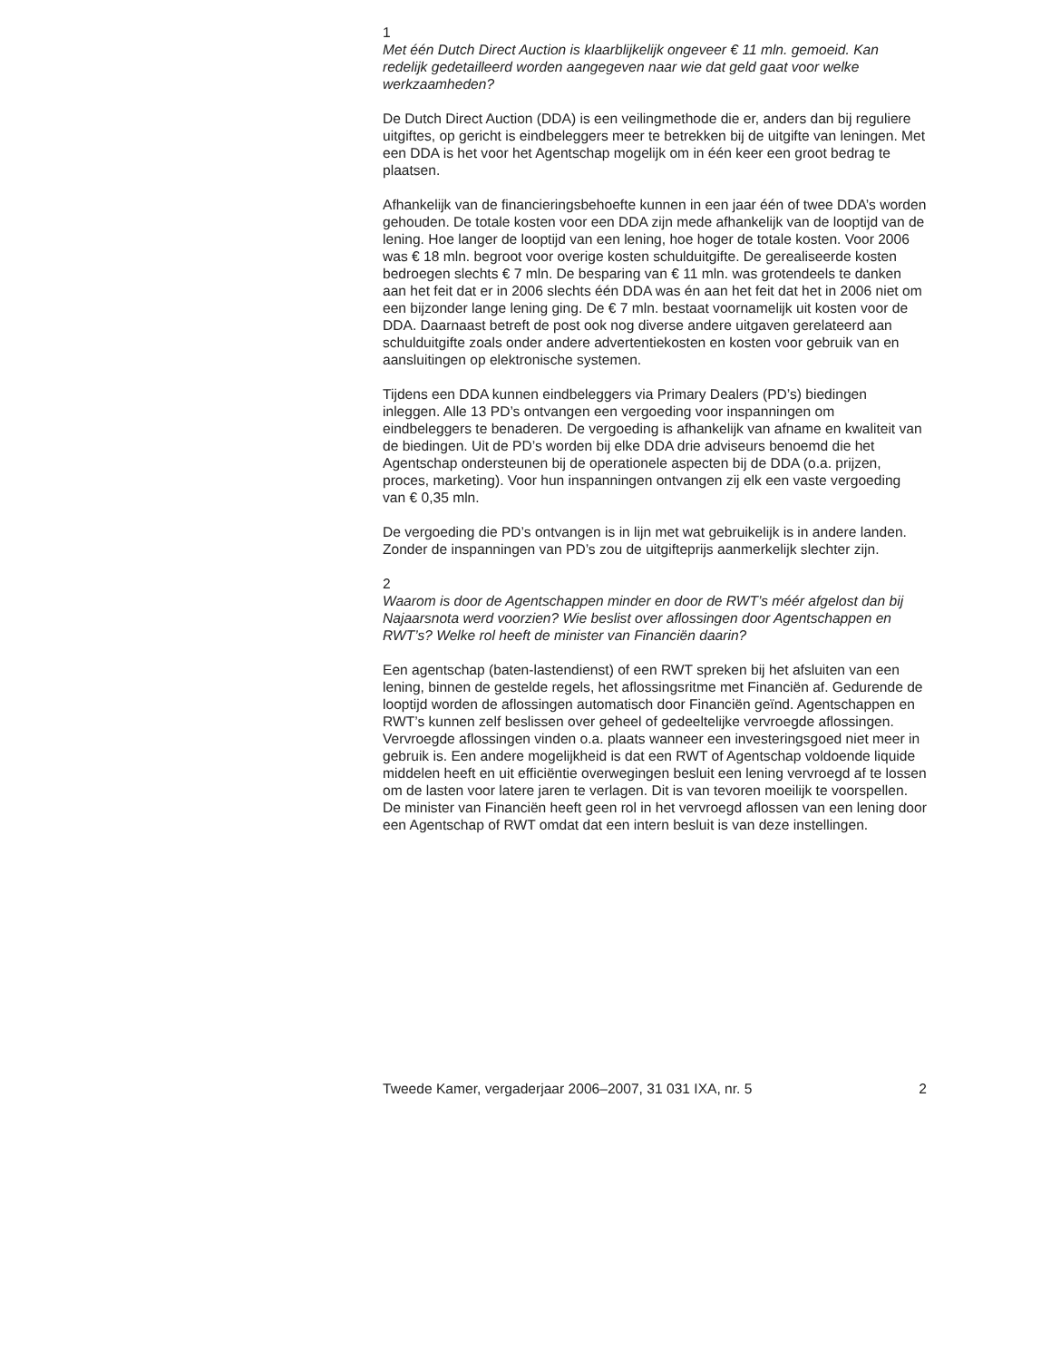1
Met één Dutch Direct Auction is klaarblijkelijk ongeveer € 11 mln. gemoeid. Kan redelijk gedetailleerd worden aangegeven naar wie dat geld gaat voor welke werkzaamheden?
De Dutch Direct Auction (DDA) is een veilingmethode die er, anders dan bij reguliere uitgiftes, op gericht is eindbeleggers meer te betrekken bij de uitgifte van leningen. Met een DDA is het voor het Agentschap mogelijk om in één keer een groot bedrag te plaatsen.
Afhankelijk van de financieringsbehoefte kunnen in een jaar één of twee DDA’s worden gehouden. De totale kosten voor een DDA zijn mede afhankelijk van de looptijd van de lening. Hoe langer de looptijd van een lening, hoe hoger de totale kosten. Voor 2006 was € 18 mln. begroot voor overige kosten schulduitgifte. De gerealiseerde kosten bedroegen slechts € 7 mln. De besparing van € 11 mln. was grotendeels te danken aan het feit dat er in 2006 slechts één DDA was én aan het feit dat het in 2006 niet om een bijzonder lange lening ging. De € 7 mln. bestaat voornamelijk uit kosten voor de DDA. Daarnaast betreft de post ook nog diverse andere uitgaven gerelateerd aan schulduitgifte zoals onder andere advertentiekosten en kosten voor gebruik van en aansluitingen op elektronische systemen.
Tijdens een DDA kunnen eindbeleggers via Primary Dealers (PD’s) biedingen inleggen. Alle 13 PD’s ontvangen een vergoeding voor inspanningen om eindbeleggers te benaderen. De vergoeding is afhankelijk van afname en kwaliteit van de biedingen. Uit de PD’s worden bij elke DDA drie adviseurs benoemd die het Agentschap ondersteunen bij de operationele aspecten bij de DDA (o.a. prijzen, proces, marketing). Voor hun inspanningen ontvangen zij elk een vaste vergoeding van € 0,35 mln.
De vergoeding die PD’s ontvangen is in lijn met wat gebruikelijk is in andere landen. Zonder de inspanningen van PD’s zou de uitgifteprijs aanmerkelijk slechter zijn.
2
Waarom is door de Agentschappen minder en door de RWT’s méér afgelost dan bij Najaarsnota werd voorzien? Wie beslist over aflossingen door Agentschappen en RWT’s? Welke rol heeft de minister van Financiën daarin?
Een agentschap (baten-lastendienst) of een RWT spreken bij het afsluiten van een lening, binnen de gestelde regels, het aflossingsritme met Financiën af. Gedurende de looptijd worden de aflossingen automatisch door Financiën geïnd. Agentschappen en RWT’s kunnen zelf beslissen over geheel of gedeeltelijke vervroegde aflossingen. Vervroegde aflossingen vinden o.a. plaats wanneer een investeringsgoed niet meer in gebruik is. Een andere mogelijkheid is dat een RWT of Agentschap voldoende liquide middelen heeft en uit efficiëntie overwegingen besluit een lening vervroegd af te lossen om de lasten voor latere jaren te verlagen. Dit is van tevoren moeilijk te voorspellen. De minister van Financiën heeft geen rol in het vervroegd aflossen van een lening door een Agentschap of RWT omdat dat een intern besluit is van deze instellingen.
Tweede Kamer, vergaderjaar 2006–2007, 31 031 IXA, nr. 5 2